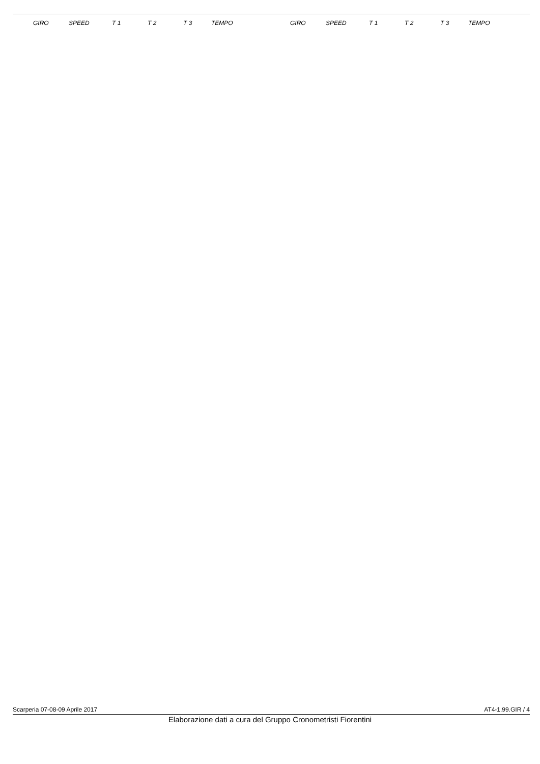| | GIRO | SPEED | T 1 | T 2 | T 3 | TEMPO | GIRO | SPEED | T 1 | T 2 | T 3 | TEMPO |
| --- | --- | --- | --- | --- | --- | --- | --- | --- | --- | --- | --- | --- |
Scarperia 07-08-09 Aprile 2017 AT4-1.99.GIR / 4
Elaborazione dati a cura del Gruppo Cronometristi Fiorentini